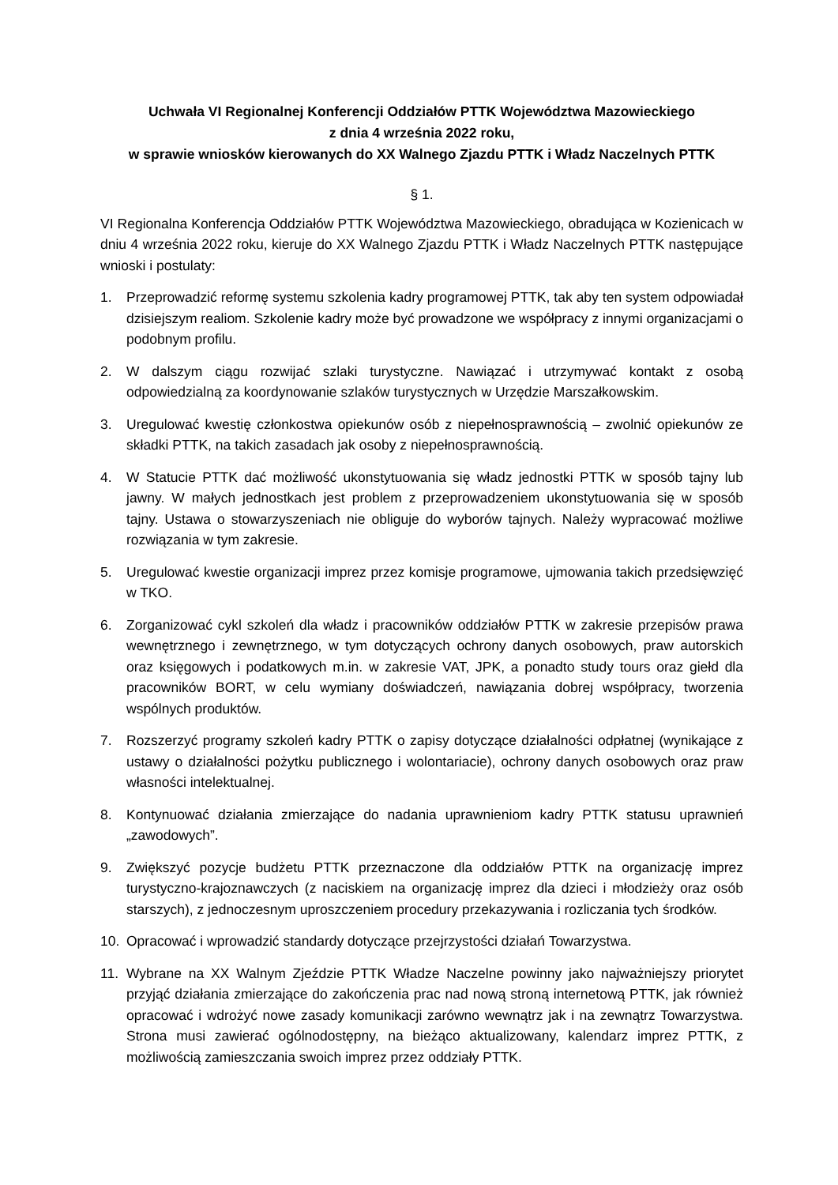Uchwała VI Regionalnej Konferencji Oddziałów PTTK Województwa Mazowieckiego
z dnia 4 września 2022 roku,
w sprawie wniosków kierowanych do XX Walnego Zjazdu PTTK i Władz Naczelnych PTTK
§ 1.
VI Regionalna Konferencja Oddziałów PTTK Województwa Mazowieckiego, obradująca w Kozienicach w dniu 4 września 2022 roku, kieruje do XX Walnego Zjazdu PTTK i Władz Naczelnych PTTK następujące wnioski i postulaty:
1. Przeprowadzić reformę systemu szkolenia kadry programowej PTTK, tak aby ten system odpowiadał dzisiejszym realiom. Szkolenie kadry może być prowadzone we współpracy z innymi organizacjami o podobnym profilu.
2. W dalszym ciągu rozwijać szlaki turystyczne. Nawiązać i utrzymywać kontakt z osobą odpowiedzialną za koordynowanie szlaków turystycznych w Urzędzie Marszałkowskim.
3. Uregulować kwestię członkostwa opiekunów osób z niepełnosprawnością – zwolnić opiekunów ze składki PTTK, na takich zasadach jak osoby z niepełnosprawnością.
4. W Statucie PTTK dać możliwość ukonstytuowania się władz jednostki PTTK w sposób tajny lub jawny. W małych jednostkach jest problem z przeprowadzeniem ukonstytuowania się w sposób tajny. Ustawa o stowarzyszeniach nie obliguje do wyborów tajnych. Należy wypracować możliwe rozwiązania w tym zakresie.
5. Uregulować kwestie organizacji imprez przez komisje programowe, ujmowania takich przedsięwzięć w TKO.
6. Zorganizować cykl szkoleń dla władz i pracowników oddziałów PTTK w zakresie przepisów prawa wewnętrznego i zewnętrznego, w tym dotyczących ochrony danych osobowych, praw autorskich oraz księgowych i podatkowych m.in. w zakresie VAT, JPK, a ponadto study tours oraz giełd dla pracowników BORT, w celu wymiany doświadczeń, nawiązania dobrej współpracy, tworzenia wspólnych produktów.
7. Rozszerzyć programy szkoleń kadry PTTK o zapisy dotyczące działalności odpłatnej (wynikające z ustawy o działalności pożytku publicznego i wolontariacie), ochrony danych osobowych oraz praw własności intelektualnej.
8. Kontynuować działania zmierzające do nadania uprawnieniom kadry PTTK statusu uprawnień „zawodowych”.
9. Zwiększyć pozycje budżetu PTTK przeznaczone dla oddziałów PTTK na organizację imprez turystyczno-krajoznawczych (z naciskiem na organizację imprez dla dzieci i młodzieży oraz osób starszych), z jednoczesnym uproszczeniem procedury przekazywania i rozliczania tych środków.
10. Opracować i wprowadzić standardy dotyczące przejrzystości działań Towarzystwa.
11. Wybrane na XX Walnym Zjeździe PTTK Władze Naczelne powinny jako najważniejszy priorytet przyjąć działania zmierzające do zakończenia prac nad nową stroną internetową PTTK, jak również opracować i wdrożyć nowe zasady komunikacji zarówno wewnątrz jak i na zewnątrz Towarzystwa. Strona musi zawierać ogólnodostępny, na bieżąco aktualizowany, kalendarz imprez PTTK, z możliwością zamieszczania swoich imprez przez oddziały PTTK.